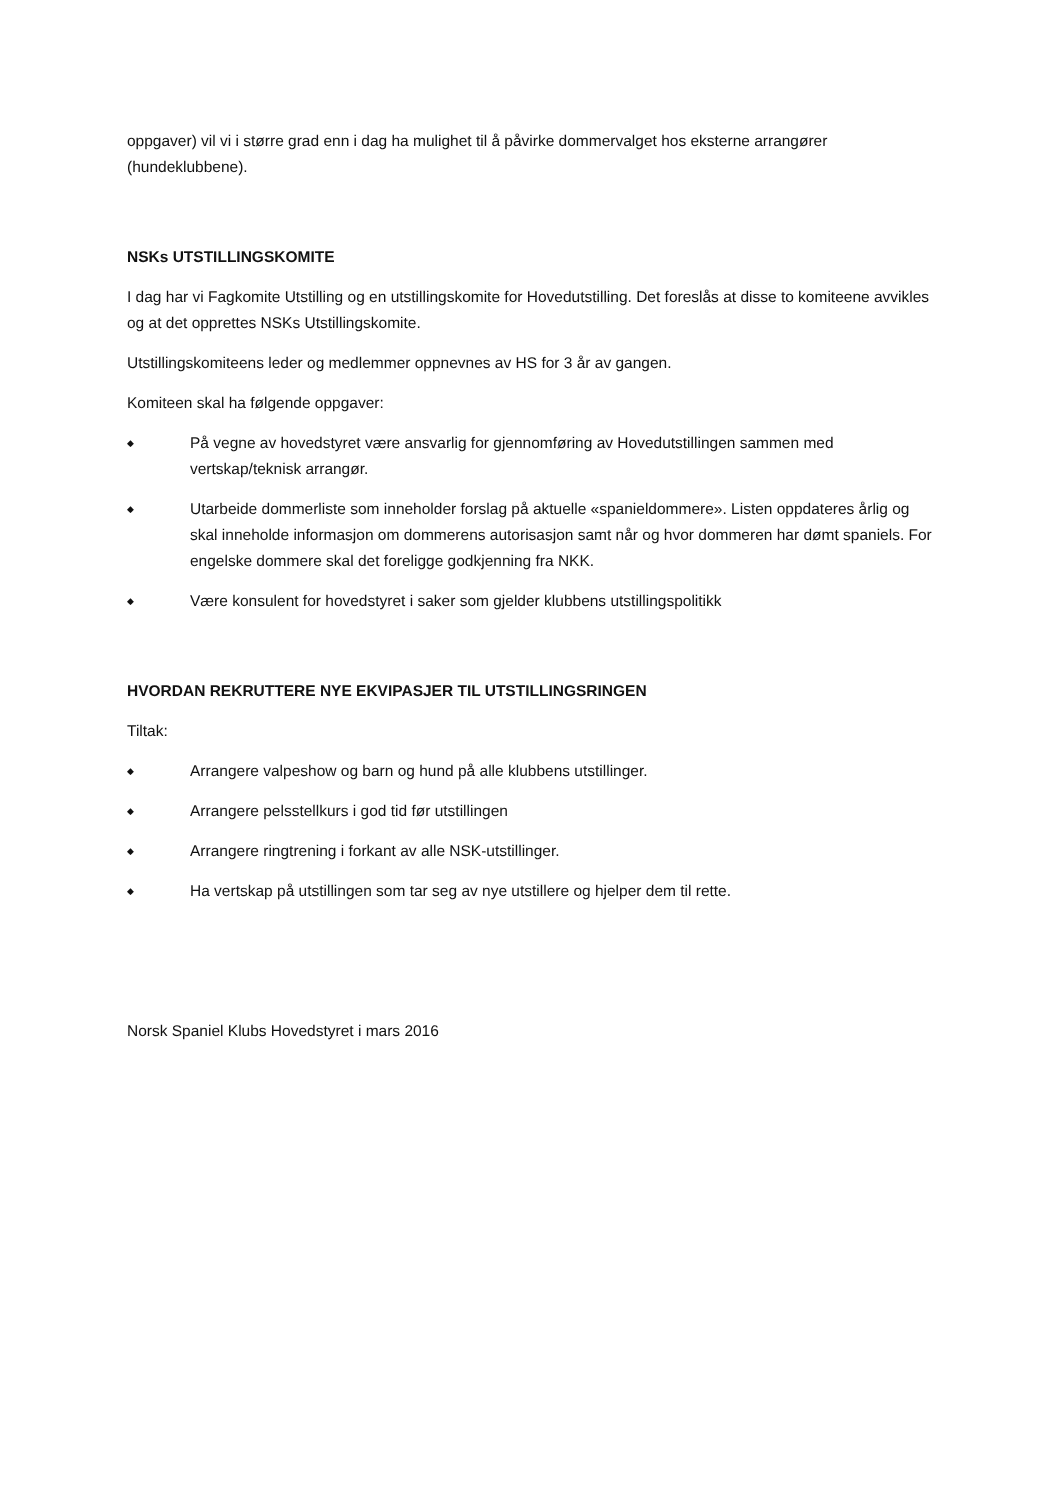oppgaver) vil vi i større grad enn i dag ha mulighet til å påvirke dommervalget hos eksterne arrangører (hundeklubbene).
NSKs UTSTILLINGSKOMITE
I dag har vi Fagkomite Utstilling og en utstillingskomite for Hovedutstilling. Det foreslås at disse to komiteene avvikles og at det opprettes NSKs Utstillingskomite.
Utstillingskomiteens leder og medlemmer oppnevnes av HS for 3 år av gangen.
Komiteen skal ha følgende oppgaver:
◆ På vegne av hovedstyret være ansvarlig for gjennomføring av Hovedutstillingen sammen med vertskap/teknisk arrangør.
◆ Utarbeide dommerliste som inneholder forslag på aktuelle «spanieldommere». Listen oppdateres årlig og skal inneholde informasjon om dommerens autorisasjon samt når og hvor dommeren har dømt spaniels. For engelske dommere skal det foreligge godkjenning fra NKK.
◆ Være konsulent for hovedstyret i saker som gjelder klubbens utstillingspolitikk
HVORDAN REKRUTTERE NYE EKVIPASJER TIL UTSTILLINGSRINGEN
Tiltak:
◆ Arrangere valpeshow og barn og hund på alle klubbens utstillinger.
◆ Arrangere pelsstellkurs i god tid før utstillingen
◆ Arrangere ringtrening i forkant av alle NSK-utstillinger.
◆ Ha vertskap på utstillingen som tar seg av nye utstillere og hjelper dem til rette.
Norsk Spaniel Klubs Hovedstyret i mars 2016